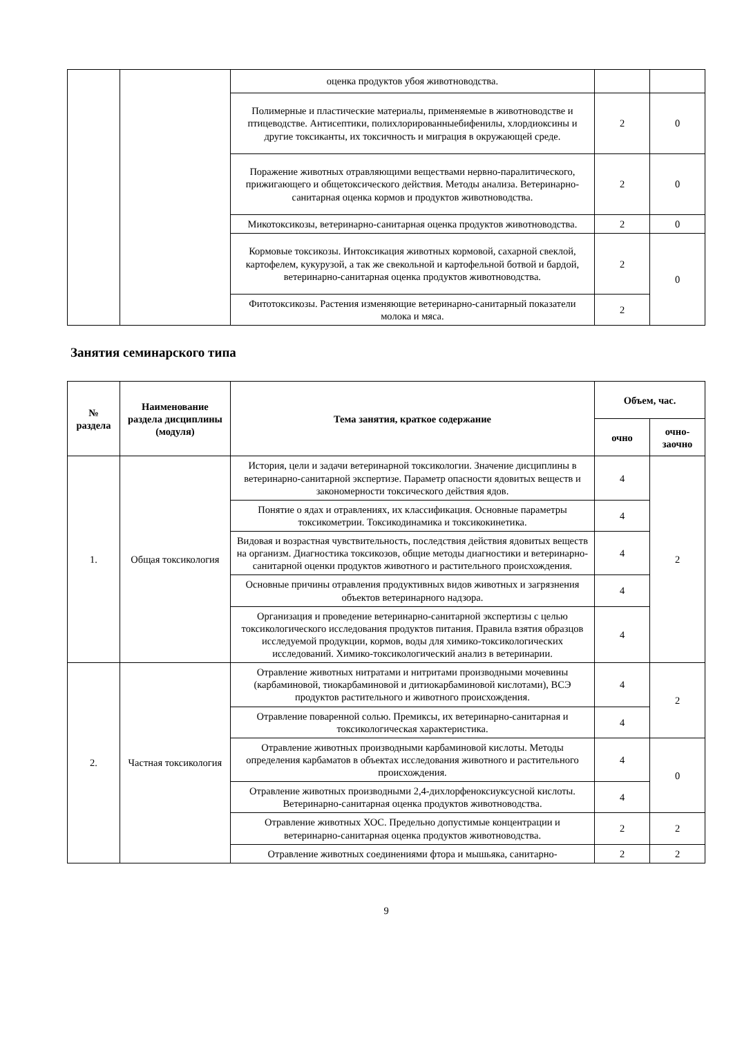| | | оценка продуктов убоя животноводства. | | |
| | | Полимерные и пластические материалы, применяемые в животноводстве и птицеводстве. Антисептики, полихлорированныебифенилы, хлордиоксины и другие токсиканты, их токсичность и миграция в окружающей среде. | 2 | 0 |
| | | Поражение животных отравляющими веществами нервно-паралитического, прижигающего и общетоксического действия. Методы анализа. Ветеринарно-санитарная оценка кормов и продуктов животноводства. | 2 | 0 |
| | | Микотоксикозы, ветеринарно-санитарная оценка продуктов животноводства. | 2 | 0 |
| | | Кормовые токсикозы. Интоксикация животных кормовой, сахарной свеклой, картофелем, кукурузой, а так же свекольной и картофельной ботвой и бардой, ветеринарно-санитарная оценка продуктов животноводства. | 2 | 0 |
| | | Фитотоксикозы. Растения изменяющие ветеринарно-санитарный показатели молока и мяса. | 2 | |
Занятия семинарского типа
| № раздела | Наименование раздела дисциплины (модуля) | Тема занятия, краткое содержание | Объем, час. | |
| --- | --- | --- | --- | --- |
| | | | очно | очно-заочно |
| 1. | Общая токсикология | История, цели и задачи ветеринарной токсикологии. Значение дисциплины в ветеринарно-санитарной экспертизе. Параметр опасности ядовитых веществ и закономерности токсического действия ядов. | 4 | 2 |
| | | Понятие о ядах и отравлениях, их классификация. Основные параметры токсикометрии. Токсикодинамика и токсикокинетика. | 4 | |
| | | Видовая и возрастная чувствительность, последствия действия ядовитых веществ на организм. Диагностика токсикозов, общие методы диагностики и ветеринарно-санитарной оценки продуктов животного и растительного происхождения. | 4 | |
| | | Основные причины отравления продуктивных видов животных и загрязнения объектов ветеринарного надзора. | 4 | |
| | | Организация и проведение ветеринарно-санитарной экспертизы с целью токсикологического исследования продуктов питания. Правила взятия образцов исследуемой продукции, кормов, воды для химико-токсикологических исследований. Химико-токсикологический анализ в ветеринарии. | 4 | |
| 2. | Частная токсикология | Отравление животных нитратами и нитритами производными мочевины (карбаминовой, тиокарбаминовой и дитиокарбаминовой кислотами), ВСЭ продуктов растительного и животного происхождения. | 4 | 2 |
| | | Отравление поваренной солью. Премиксы, их ветеринарно-санитарная и токсикологическая характеристика. | 4 | |
| | | Отравление животных производными карбаминовой кислоты. Методы определения карбаматов в объектах исследования животного и растительного происхождения. | 4 | 0 |
| | | Отравление животных производными 2,4-дихлорфеноксиуксусной кислоты. Ветеринарно-санитарная оценка продуктов животноводства. | 4 | |
| | | Отравление животных ХОС. Предельно допустимые концентрации и ветеринарно-санитарная оценка продуктов животноводства. | 2 | 2 |
| | | Отравление животных соединениями фтора и мышьяка, санитарно- | 2 | 2 |
9